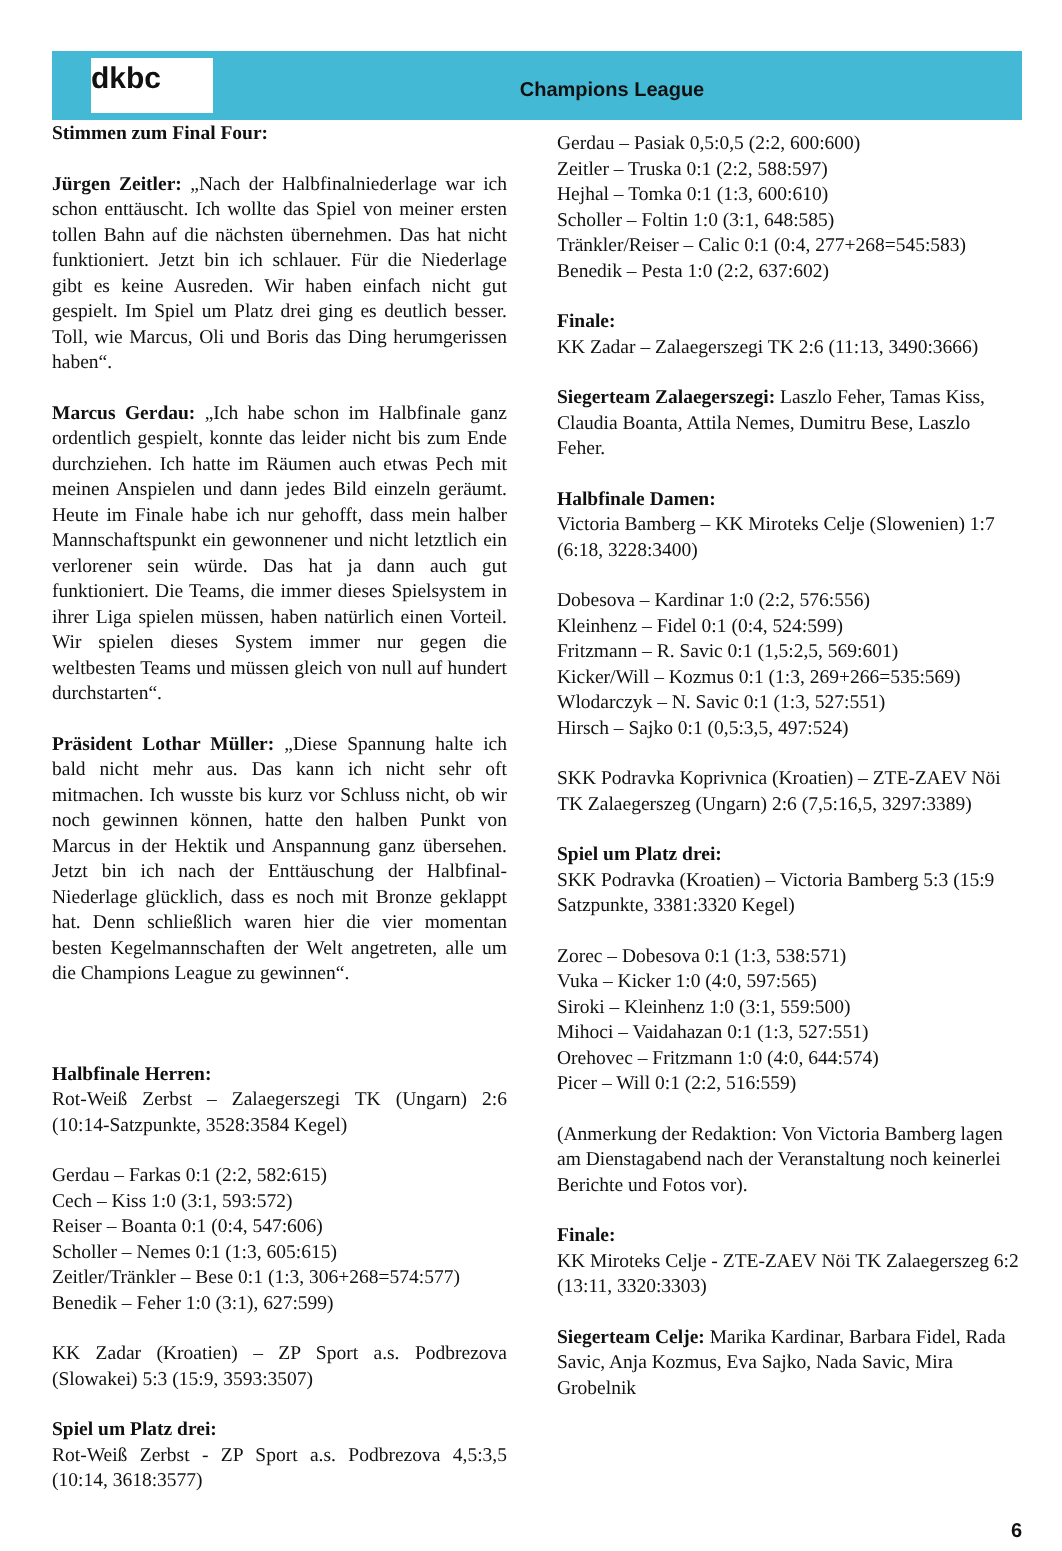dkbc
Champions League
Stimmen zum Final Four:
Jürgen Zeitler: „Nach der Halbfinalniederlage war ich schon enttäuscht. Ich wollte das Spiel von meiner ersten tollen Bahn auf die nächsten übernehmen. Das hat nicht funktioniert. Jetzt bin ich schlauer. Für die Niederlage gibt es keine Ausreden. Wir haben einfach nicht gut gespielt. Im Spiel um Platz drei ging es deutlich besser. Toll, wie Marcus, Oli und Boris das Ding herumgerissen haben“.
Marcus Gerdau: „Ich habe schon im Halbfinale ganz ordentlich gespielt, konnte das leider nicht bis zum Ende durchziehen. Ich hatte im Räumen auch etwas Pech mit meinen Anspielen und dann jedes Bild einzeln geräumt. Heute im Finale habe ich nur gehofft, dass mein halber Mannschaftspunkt ein gewonnener und nicht letztlich ein verlorener sein würde. Das hat ja dann auch gut funktioniert. Die Teams, die immer dieses Spielsystem in ihrer Liga spielen müssen, haben natürlich einen Vorteil. Wir spielen dieses System immer nur gegen die weltbesten Teams und müssen gleich von null auf hundert durchstarten“.
Präsident Lothar Müller: „Diese Spannung halte ich bald nicht mehr aus. Das kann ich nicht sehr oft mitmachen. Ich wusste bis kurz vor Schluss nicht, ob wir noch gewinnen können, hatte den halben Punkt von Marcus in der Hektik und Anspannung ganz übersehen. Jetzt bin ich nach der Enttäuschung der Halbfinal-Niederlage glücklich, dass es noch mit Bronze geklappt hat. Denn schließlich waren hier die vier momentan besten Kegelmannschaften der Welt angetreten, alle um die Champions League zu gewinnen“.
Halbfinale Herren:
Rot-Weiß Zerbst – Zalaegerszegi TK (Ungarn) 2:6 (10:14-Satzpunkte, 3528:3584 Kegel)
Gerdau – Farkas 0:1 (2:2, 582:615)
Cech – Kiss 1:0 (3:1, 593:572)
Reiser – Boanta 0:1 (0:4, 547:606)
Scholler – Nemes 0:1 (1:3, 605:615)
Zeitler/Tränkler – Bese 0:1 (1:3, 306+268=574:577)
Benedik – Feher 1:0 (3:1), 627:599)
KK Zadar (Kroatien) – ZP Sport a.s. Podbrezova (Slowakei) 5:3 (15:9, 3593:3507)
Spiel um Platz drei:
Rot-Weiß Zerbst - ZP Sport a.s. Podbrezova 4,5:3,5 (10:14, 3618:3577)
Gerdau – Pasiak 0,5:0,5 (2:2, 600:600)
Zeitler – Truska 0:1 (2:2, 588:597)
Hejhal – Tomka 0:1 (1:3, 600:610)
Scholler – Foltin 1:0 (3:1, 648:585)
Tränkler/Reiser – Calic 0:1 (0:4, 277+268=545:583)
Benedik – Pesta 1:0 (2:2, 637:602)
Finale:
KK Zadar – Zalaegerszegi TK 2:6 (11:13, 3490:3666)
Siegerteam Zalaegerszegi: Laszlo Feher, Tamas Kiss, Claudia Boanta, Attila Nemes, Dumitru Bese, Laszlo Feher.
Halbfinale Damen:
Victoria Bamberg – KK Miroteks Celje (Slowenien) 1:7 (6:18, 3228:3400)
Dobesova – Kardinar 1:0 (2:2, 576:556)
Kleinhenz – Fidel 0:1 (0:4, 524:599)
Fritzmann – R. Savic 0:1 (1,5:2,5, 569:601)
Kicker/Will – Kozmus 0:1 (1:3, 269+266=535:569)
Wlodarczyk – N. Savic 0:1 (1:3, 527:551)
Hirsch – Sajko 0:1 (0,5:3,5, 497:524)
SKK Podravka Koprivnica (Kroatien) – ZTE-ZAEV Nöi TK Zalaegerszeg (Ungarn) 2:6 (7,5:16,5, 3297:3389)
Spiel um Platz drei:
SKK Podravka (Kroatien) – Victoria Bamberg 5:3 (15:9 Satzpunkte, 3381:3320 Kegel)
Zorec – Dobesova 0:1 (1:3, 538:571)
Vuka – Kicker 1:0 (4:0, 597:565)
Siroki – Kleinhenz 1:0 (3:1, 559:500)
Mihoci – Vaidahazan 0:1 (1:3, 527:551)
Orehovec – Fritzmann 1:0 (4:0, 644:574)
Picer – Will 0:1 (2:2, 516:559)
(Anmerkung der Redaktion: Von Victoria Bamberg lagen am Dienstagabend nach der Veranstaltung noch keinerlei Berichte und Fotos vor).
Finale:
KK Miroteks Celje - ZTE-ZAEV Nöi TK Zalaegerszeg 6:2 (13:11, 3320:3303)
Siegerteam Celje: Marika Kardinar, Barbara Fidel, Rada Savic, Anja Kozmus, Eva Sajko, Nada Savic, Mira Grobelnik
6